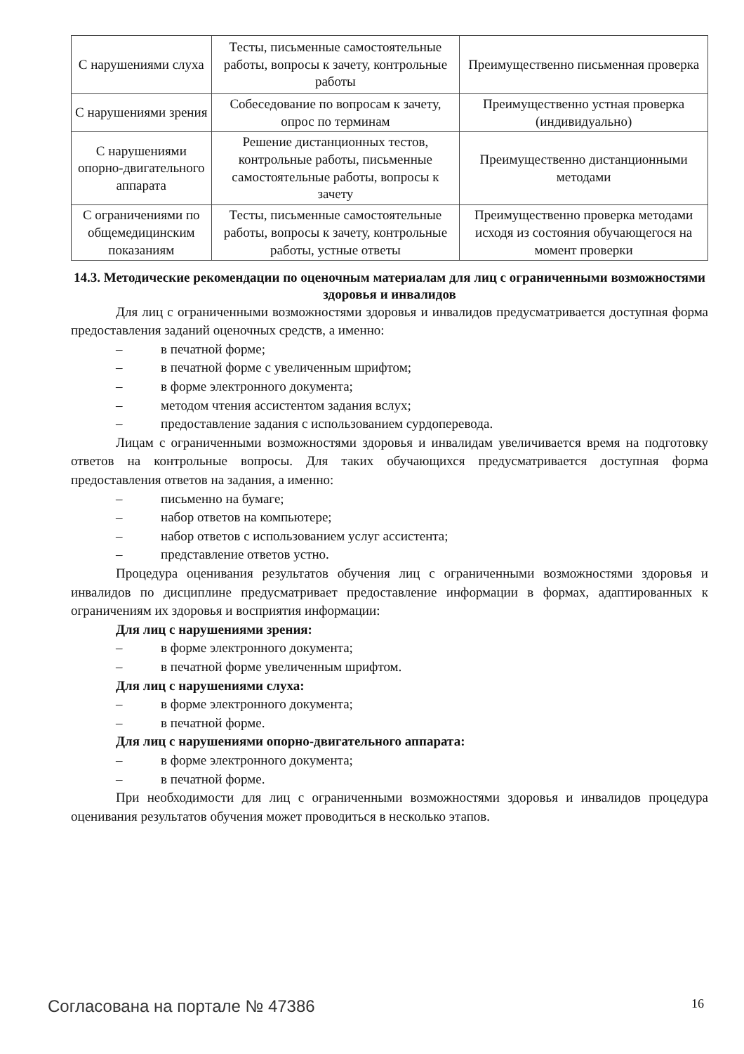| С нарушениями слуха | Тесты, письменные самостоятельные работы, вопросы к зачету, контрольные работы | Преимущественно письменная проверка |
| С нарушениями зрения | Собеседование по вопросам к зачету, опрос по терминам | Преимущественно устная проверка (индивидуально) |
| С нарушениями опорно-двигательного аппарата | Решение дистанционных тестов, контрольные работы, письменные самостоятельные работы, вопросы к зачету | Преимущественно дистанционными методами |
| С ограничениями по общемедицинским показаниям | Тесты, письменные самостоятельные работы, вопросы к зачету, контрольные работы, устные ответы | Преимущественно проверка методами исходя из состояния обучающегося на момент проверки |
14.3. Методические рекомендации по оценочным материалам для лиц с ограниченными возможностями здоровья и инвалидов
Для лиц с ограниченными возможностями здоровья и инвалидов предусматривается доступная форма предоставления заданий оценочных средств, а именно:
– в печатной форме;
– в печатной форме с увеличенным шрифтом;
– в форме электронного документа;
– методом чтения ассистентом задания вслух;
– предоставление задания с использованием сурдоперевода.
Лицам с ограниченными возможностями здоровья и инвалидам увеличивается время на подготовку ответов на контрольные вопросы. Для таких обучающихся предусматривается доступная форма предоставления ответов на задания, а именно:
– письменно на бумаге;
– набор ответов на компьютере;
– набор ответов с использованием услуг ассистента;
– представление ответов устно.
Процедура оценивания результатов обучения лиц с ограниченными возможностями здоровья и инвалидов по дисциплине предусматривает предоставление информации в формах, адаптированных к ограничениям их здоровья и восприятия информации:
Для лиц с нарушениями зрения:
– в форме электронного документа;
– в печатной форме увеличенным шрифтом.
Для лиц с нарушениями слуха:
– в форме электронного документа;
– в печатной форме.
Для лиц с нарушениями опорно-двигательного аппарата:
– в форме электронного документа;
– в печатной форме.
При необходимости для лиц с ограниченными возможностями здоровья и инвалидов процедура оценивания результатов обучения может проводиться в несколько этапов.
Согласована на портале № 47386 16